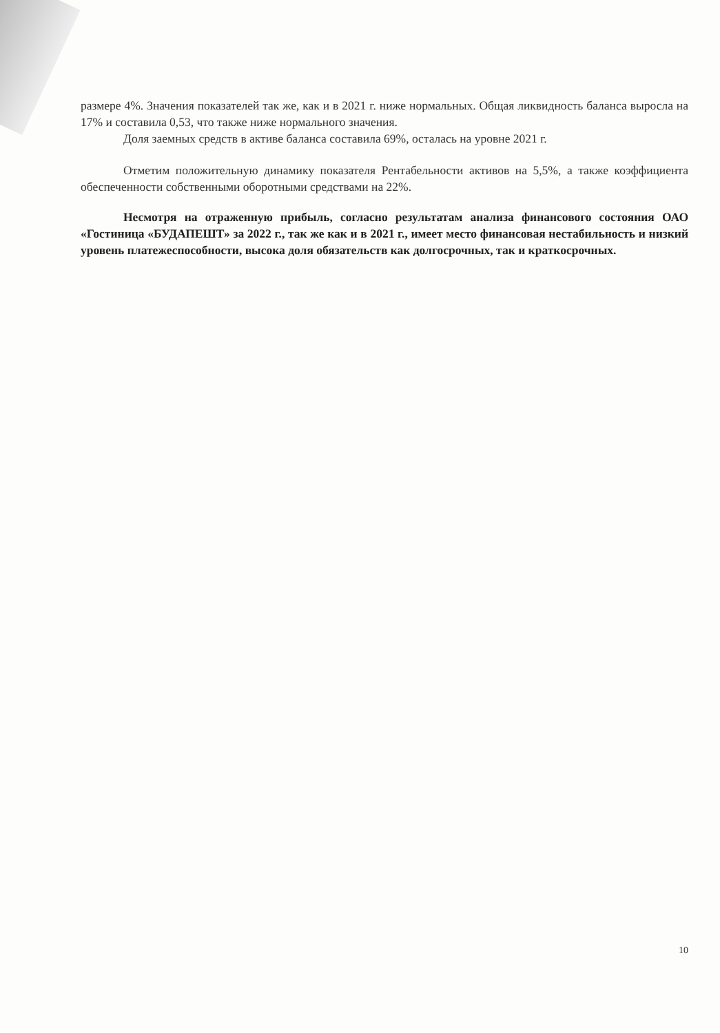размере 4%. Значения показателей так же, как и в 2021 г. ниже нормальных. Общая ликвидность баланса выросла на 17% и составила 0,53, что также ниже нормального значения.
Доля заемных средств в активе баланса составила 69%, осталась на уровне 2021 г.
Отметим положительную динамику показателя Рентабельности активов на 5,5%, а также коэффициента обеспеченности собственными оборотными средствами на 22%.
Несмотря на отраженную прибыль, согласно результатам анализа финансового состояния ОАО «Гостиница «БУДАПЕШТ» за 2022 г., так же как и в 2021 г., имеет место финансовая нестабильность и низкий уровень платежеспособности, высока доля обязательств как долгосрочных, так и краткосрочных.
10